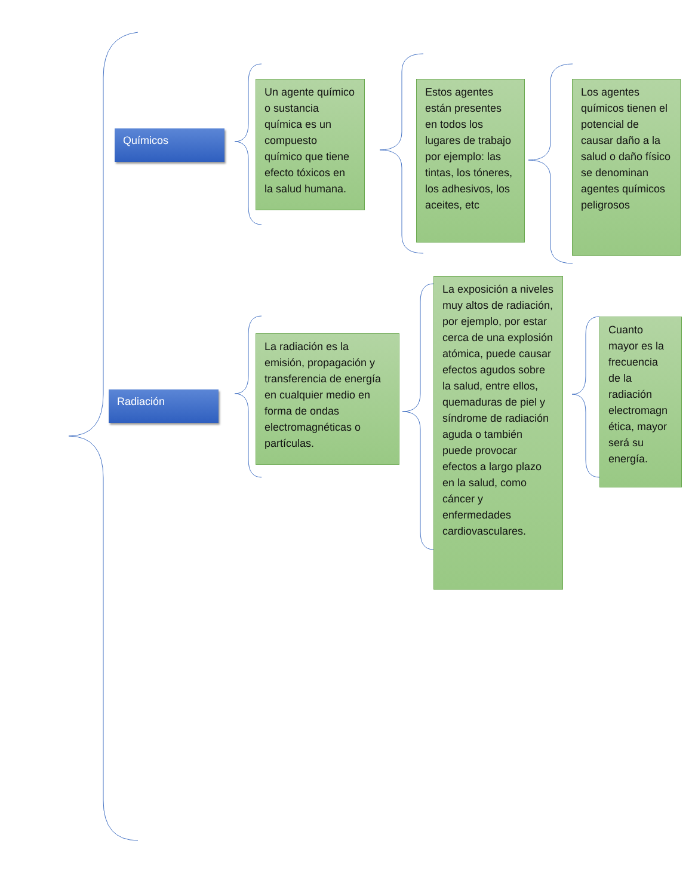Químicos
Un agente químico o sustancia química es un compuesto químico que tiene efecto tóxicos en la salud humana.
Estos agentes están presentes en todos los lugares de trabajo por ejemplo: las tintas, los tóneres, los adhesivos, los aceites, etc
Los agentes químicos tienen el potencial de causar daño a la salud o daño físico se denominan agentes químicos peligrosos
Radiación
La radiación es la emisión, propagación y transferencia de energía en cualquier medio en forma de ondas electromagnéticas o partículas.
La exposición a niveles muy altos de radiación, por ejemplo, por estar cerca de una explosión atómica, puede causar efectos agudos sobre la salud, entre ellos, quemaduras de piel y síndrome de radiación aguda o también puede provocar efectos a largo plazo en la salud, como cáncer y enfermedades cardiovasculares.
Cuanto mayor es la frecuencia de la radiación electromagn ética, mayor será su energía.